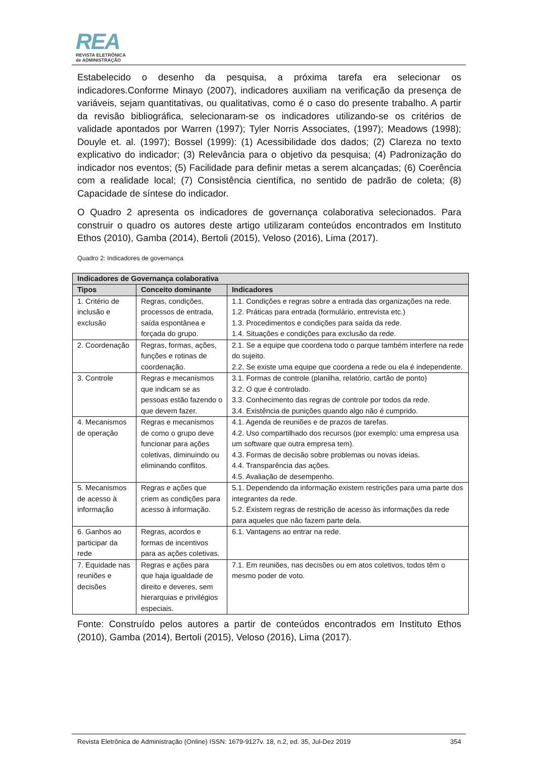REA
REVISTA ELETRÔNICA
de ADMINISTRAÇÃO
Estabelecido o desenho da pesquisa, a próxima tarefa era selecionar os indicadores.Conforme Minayo (2007), indicadores auxiliam na verificação da presença de variáveis, sejam quantitativas, ou qualitativas, como é o caso do presente trabalho. A partir da revisão bibliográfica, selecionaram-se os indicadores utilizando-se os critérios de validade apontados por Warren (1997); Tyler Norris Associates, (1997); Meadows (1998); Douyle et. al. (1997); Bossel (1999): (1) Acessibilidade dos dados; (2) Clareza no texto explicativo do indicador; (3) Relevância para o objetivo da pesquisa; (4) Padronização do indicador nos eventos; (5) Facilidade para definir metas a serem alcançadas; (6) Coerência com a realidade local; (7) Consistência científica, no sentido de padrão de coleta; (8) Capacidade de síntese do indicador.
O Quadro 2 apresenta os indicadores de governança colaborativa selecionados. Para construir o quadro os autores deste artigo utilizaram conteúdos encontrados em Instituto Ethos (2010), Gamba (2014), Bertoli (2015), Veloso (2016), Lima (2017).
Quadro 2: Indicadores de governança
| Indicadores de Governança colaborativa | | |
| --- | --- | --- |
| Tipos | Conceito dominante | Indicadores |
| 1. Critério de inclusão e exclusão | Regras, condições, processos de entrada, saída espontânea e forçada do grupo. | 1.1. Condições e regras sobre a entrada das organizações na rede. 1.2. Práticas para entrada (formulário, entrevista etc.) 1.3. Procedimentos e condições para saída da rede. 1.4. Situações e condições para exclusão da rede. |
| 2. Coordenação | Regras, formas, ações, funções e rotinas de coordenação. | 2.1. Se a equipe que coordena todo o parque também interfere na rede do sujeito. 2.2. Se existe uma equipe que coordena a rede ou ela é independente. |
| 3. Controle | Regras e mecanismos que indicam se as pessoas estão fazendo o que devem fazer. | 3.1. Formas de controle (planilha, relatório, cartão de ponto) 3.2. O que é controlado. 3.3. Conhecimento das regras de controle por todos da rede. 3.4. Existência de punições quando algo não é cumprido. |
| 4. Mecanismos de operação | Regras e mecanismos de como o grupo deve funcionar para ações coletivas, diminuindo ou eliminando conflitos. | 4.1. Agenda de reuniões e de prazos de tarefas. 4.2. Uso compartilhado dos recursos (por exemplo: uma empresa usa um software que outra empresa tem). 4.3. Formas de decisão sobre problemas ou novas ideias. 4.4. Transparência das ações. 4.5. Avaliação de desempenho. |
| 5. Mecanismos de acesso à informação | Regras e ações que criem as condições para acesso à informação. | 5.1. Dependendo da informação existem restrições para uma parte dos integrantes da rede. 5.2. Existem regras de restrição de acesso às informações da rede para aqueles que não fazem parte dela. |
| 6. Ganhos ao participar da rede | Regras, acordos e formas de incentivos para as ações coletivas. | 6.1. Vantagens ao entrar na rede. |
| 7. Equidade nas reuniões e decisões | Regras e ações para que haja igualdade de direito e deveres, sem hierarquias e privilégios especiais. | 7.1. Em reuniões, nas decisões ou em atos coletivos, todos têm o mesmo poder de voto. |
Fonte: Construído pelos autores a partir de conteúdos encontrados em Instituto Ethos (2010), Gamba (2014), Bertoli (2015), Veloso (2016), Lima (2017).
Revista Eletrônica de Administração (Online) ISSN: 1679-9127v. 18, n.2, ed. 35, Jul-Dez 2019 354